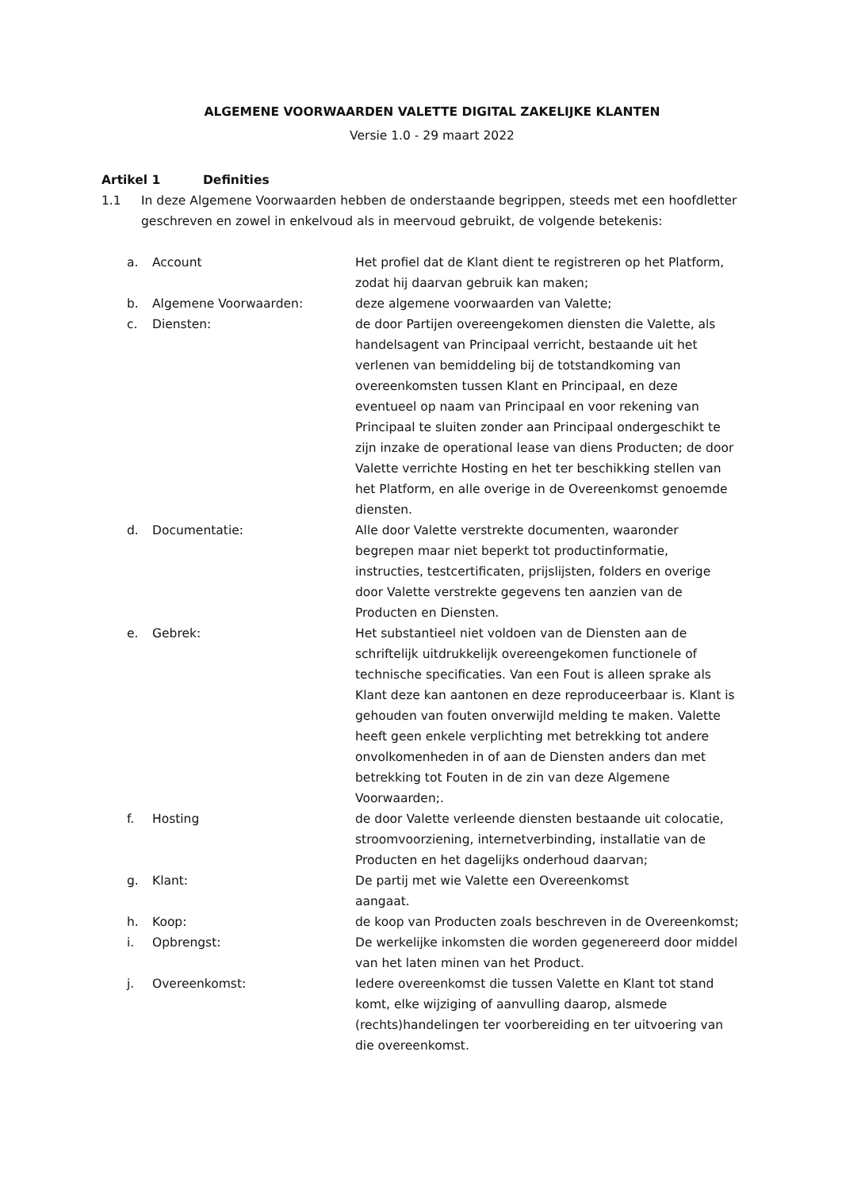ALGEMENE VOORWAARDEN VALETTE DIGITAL ZAKELIJKE KLANTEN
Versie 1.0 - 29 maart 2022
Artikel 1 Definities
1.1 In deze Algemene Voorwaarden hebben de onderstaande begrippen, steeds met een hoofdletter geschreven en zowel in enkelvoud als in meervoud gebruikt, de volgende betekenis:
| a. | Account | Het profiel dat de Klant dient te registreren op het Platform, zodat hij daarvan gebruik kan maken; |
| b. | Algemene Voorwaarden: | deze algemene voorwaarden van Valette; |
| c. | Diensten: | de door Partijen overeengekomen diensten die Valette, als handelsagent van Principaal verricht, bestaande uit het verlenen van bemiddeling bij de totstandkoming van overeenkomsten tussen Klant en Principaal, en deze eventueel op naam van Principaal en voor rekening van Principaal te sluiten zonder aan Principaal ondergeschikt te zijn inzake de operational lease van diens Producten; de door Valette verrichte Hosting en het ter beschikking stellen van het Platform, en alle overige in de Overeenkomst genoemde diensten. |
| d. | Documentatie: | Alle door Valette verstrekte documenten, waaronder begrepen maar niet beperkt tot productinformatie, instructies, testcertificaten, prijslijsten, folders en overige door Valette verstrekte gegevens ten aanzien van de Producten en Diensten. |
| e. | Gebrek: | Het substantieel niet voldoen van de Diensten aan de schriftelijk uitdrukkelijk overeengekomen functionele of technische specificaties. Van een Fout is alleen sprake als Klant deze kan aantonen en deze reproduceerbaar is. Klant is gehouden van fouten onverwijld melding te maken. Valette heeft geen enkele verplichting met betrekking tot andere onvolkomenheden in of aan de Diensten anders dan met betrekking tot Fouten in de zin van deze Algemene Voorwaarden;. |
| f. | Hosting | de door Valette verleende diensten bestaande uit colocatie, stroomvoorziening, internetverbinding, installatie van de Producten en het dagelijks onderhoud daarvan; |
| g. | Klant: | De partij met wie Valette een Overeenkomst aangaat. |
| h. | Koop: | de koop van Producten zoals beschreven in de Overeenkomst; |
| i. | Opbrengst: | De werkelijke inkomsten die worden gegenereerd door middel van het laten minen van het Product. |
| j. | Overeenkomst: | Iedere overeenkomst die tussen Valette en Klant tot stand komt, elke wijziging of aanvulling daarop, alsmede (rechts)handelingen ter voorbereiding en ter uitvoering van die overeenkomst. |